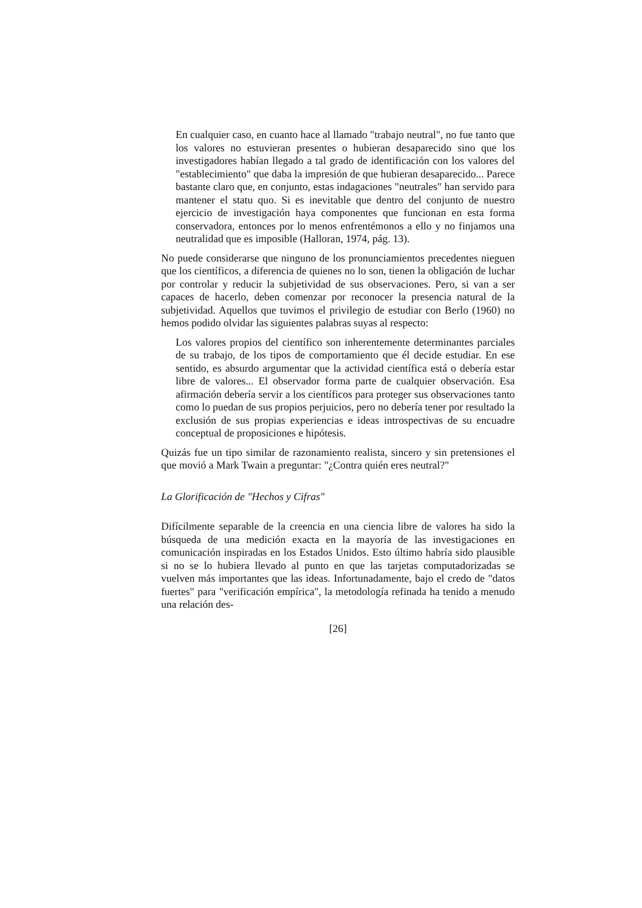En cualquier caso, en cuanto hace al llamado "trabajo neutral", no fue tanto que los valores no estuvieran presentes o hubieran desaparecido sino que los investigadores habían llegado a tal grado de identificación con los valores del "establecimiento" que daba la impresión de que hubieran desaparecido... Parece bastante claro que, en conjunto, estas indagaciones "neutrales" han servido para mantener el statu quo. Si es inevitable que dentro del conjunto de nuestro ejercicio de investigación haya componentes que funcionan en esta forma conservadora, entonces por lo menos enfrentémonos a ello y no finjamos una neutralidad que es imposible (Halloran, 1974, pág. 13).
No puede considerarse que ninguno de los pronunciamientos precedentes nieguen que los científicos, a diferencia de quienes no lo son, tienen la obligación de luchar por controlar y reducir la subjetividad de sus observaciones. Pero, si van a ser capaces de hacerlo, deben comenzar por reconocer la presencia natural de la subjetividad. Aquellos que tuvimos el privilegio de estudiar con Berlo (1960) no hemos podido olvidar las siguientes palabras suyas al respecto:
Los valores propios del científico son inherentemente determinantes parciales de su trabajo, de los tipos de comportamiento que él decide estudiar. En ese sentido, es absurdo argumentar que la actividad científica está o debería estar libre de valores... El observador forma parte de cualquier observación. Esa afirmación debería servir a los científicos para proteger sus observaciones tanto como lo puedan de sus propios perjuicios, pero no debería tener por resultado la exclusión de sus propias experiencias e ideas introspectivas de su encuadre conceptual de proposiciones e hipótesis.
Quizás fue un tipo similar de razonamiento realista, sincero y sin pretensiones el que movió a Mark Twain a preguntar: "¿Contra quién eres neutral?"
La Glorificación de "Hechos y Cifras"
Difícilmente separable de la creencia en una ciencia libre de valores ha sido la búsqueda de una medición exacta en la mayoría de las investigaciones en comunicación inspiradas en los Estados Unidos. Esto último habría sido plausible si no se lo hubiera llevado al punto en que las tarjetas computadorizadas se vuelven más importantes que las ideas. Infortunadamente, bajo el credo de "datos fuertes" para "verificación empírica", la metodología refinada ha tenido a menudo una relación des-
[26]